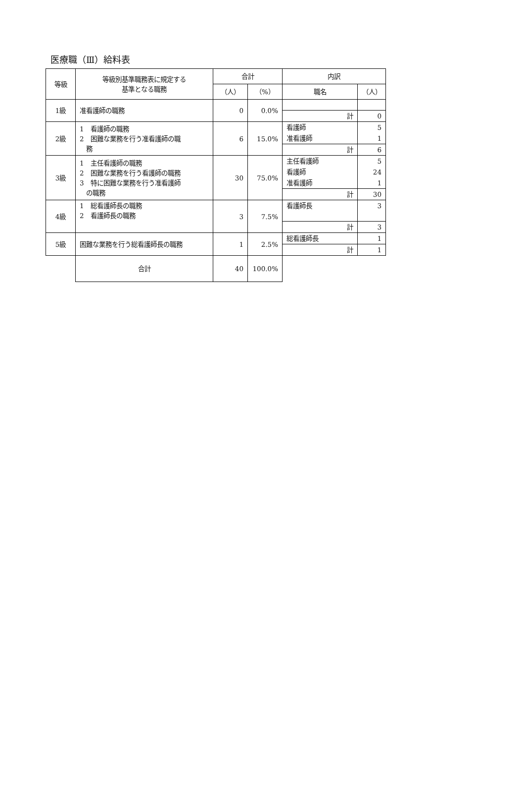医療職（Ⅲ）給料表
| 等級 | 等級別基準職務表に規定する 基準となる職務 | 合計 | | 内訳 | |
| --- | --- | --- | --- | --- | --- |
| | | （人） | （%） | 職名 | （人） |
| 1級 | 准看護師の職務 | 0 | 0.0% | | |
| | | | | 計 | 0 |
| 2級 | 1 看護師の職務 2 困難な業務を行う准看護師の職 務 | 6 | 15.0% | 看護師 | 5 |
| | | | | 准看護師 | 1 |
| | | | | 計 | 6 |
| 3級 | 1 主任看護師の職務 2 困難な業務を行う看護師の職務 3 特に困難な業務を行う准看護師 の職務 | 30 | 75.0% | 主任看護師 | 5 |
| | | | | 看護師 | 24 |
| | | | | 准看護師 | 1 |
| | | | | 計 | 30 |
| 4級 | 1 総看護師長の職務 2 看護師長の職務 | 3 | 7.5% | 看護師長 | 3 |
| | | | | 計 | 3 |
| 5級 | 困難な業務を行う総看護師長の職務 | 1 | 2.5% | 総看護師長 | 1 |
| | | | | 計 | 1 |
| | 合計 | 40 | 100.0% | | |